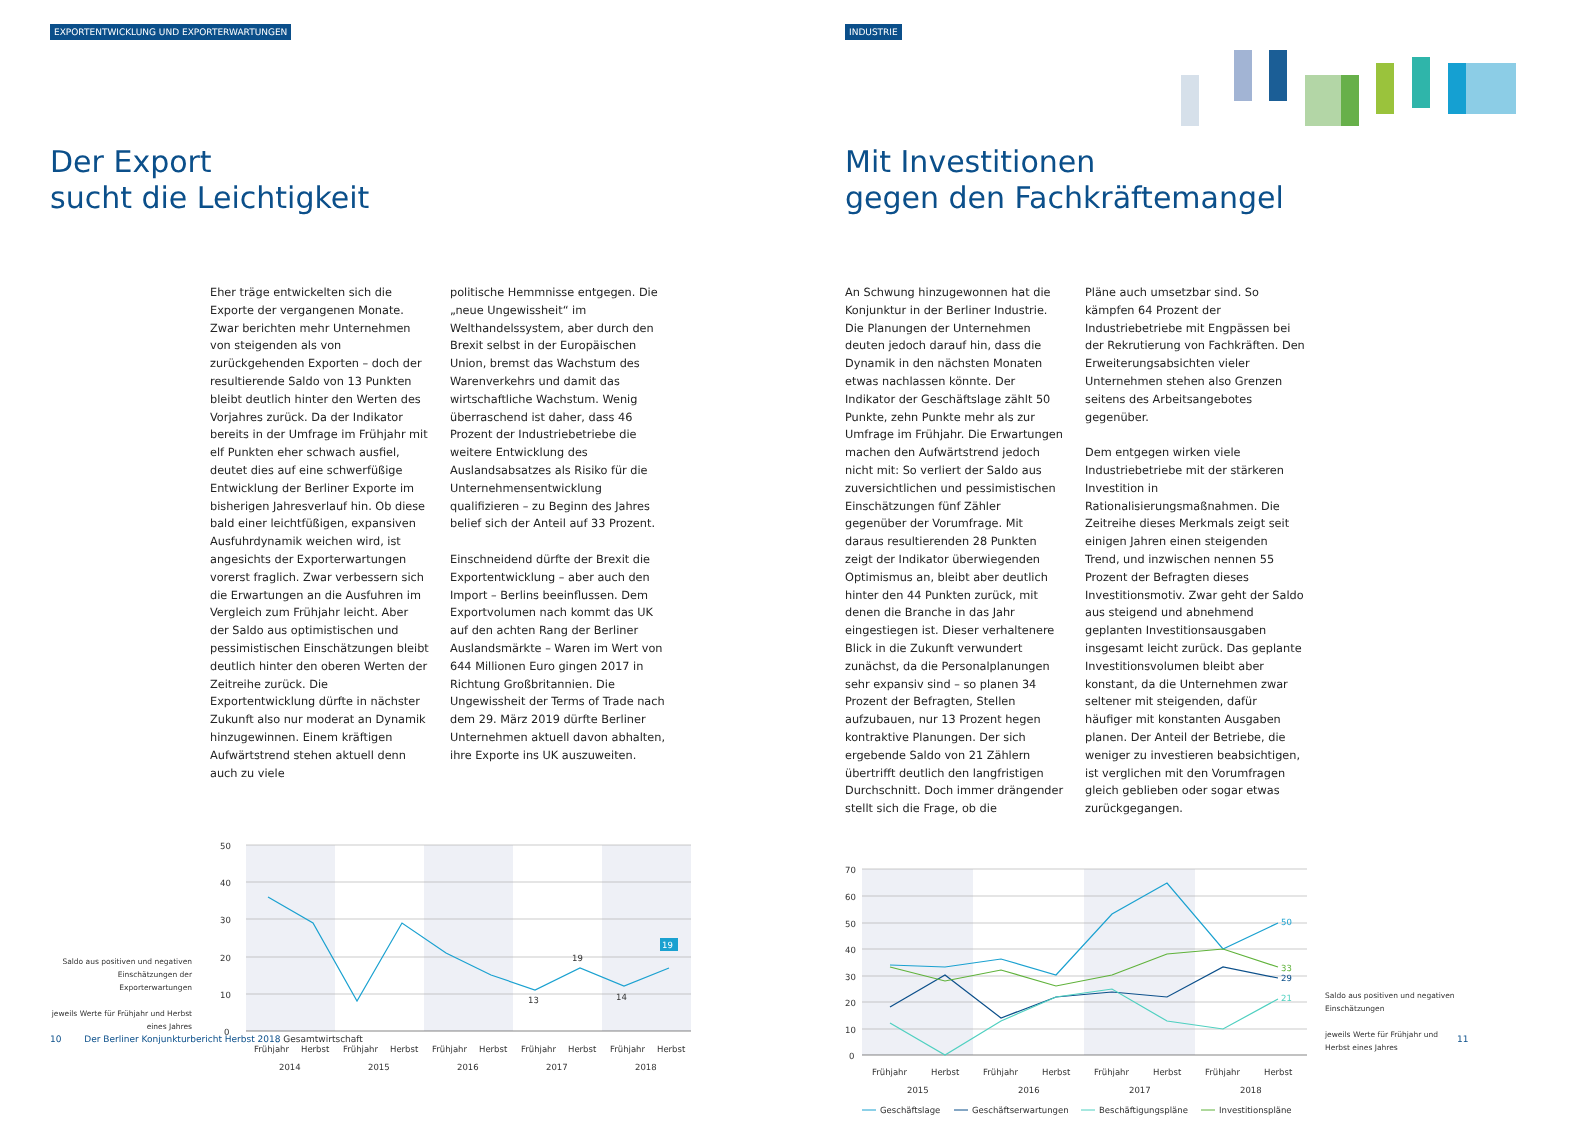EXPORTENTWICKLUNG UND EXPORTERWARTUNGEN
Der Export
sucht die Leichtigkeit
Eher träge entwickelten sich die Exporte der vergangenen Monate. Zwar berichten mehr Unternehmen von steigenden als von zurückgehenden Exporten – doch der resultierende Saldo von 13 Punkten bleibt deutlich hinter den Werten des Vorjahres zurück. Da der Indikator bereits in der Umfrage im Frühjahr mit elf Punkten eher schwach ausfiel, deutet dies auf eine schwerfüßige Entwicklung der Berliner Exporte im bisherigen Jahresverlauf hin. Ob diese bald einer leichtfüßigen, expansiven Ausfuhrdynamik weichen wird, ist angesichts der Exporterwartungen vorerst fraglich. Zwar verbessern sich die Erwartungen an die Ausfuhren im Vergleich zum Frühjahr leicht. Aber der Saldo aus optimistischen und pessimistischen Einschätzungen bleibt deutlich hinter den oberen Werten der Zeitreihe zurück. Die Exportentwicklung dürfte in nächster Zukunft also nur moderat an Dynamik hinzugewinnen. Einem kräftigen Aufwärtstrend stehen aktuell denn auch zu viele
politische Hemmnisse entgegen. Die „neue Ungewissheit“ im Welthandelssystem, aber durch den Brexit selbst in der Europäischen Union, bremst das Wachstum des Warenverkehrs und damit das wirtschaftliche Wachstum. Wenig überraschend ist daher, dass 46 Prozent der Industriebetriebe die weitere Entwicklung des Auslandsabsatzes als Risiko für die Unternehmensentwicklung qualifizieren – zu Beginn des Jahres belief sich der Anteil auf 33 Prozent.
Einschneidend dürfte der Brexit die Exportentwicklung – aber auch den Import – Berlins beeinflussen. Dem Exportvolumen nach kommt das UK auf den achten Rang der Berliner Auslandsmärkte – Waren im Wert von 644 Millionen Euro gingen 2017 in Richtung Großbritannien. Die Ungewissheit der Terms of Trade nach dem 29. März 2019 dürfte Berliner Unternehmen aktuell davon abhalten, ihre Exporte ins UK auszuweiten.
Saldo aus positiven und negativen Einschätzungen der Exporterwartungen
jeweils Werte für Frühjahr und Herbst eines Jahres
50
40
30
20
10
0
13
19
14
19
Frühjahr
Herbst
Frühjahr
Herbst
Frühjahr
Herbst
Frühjahr
Herbst
Frühjahr
Herbst
2014
2015
2016
2017
2018
10 Der Berliner Konjunkturbericht Herbst 2018 Gesamtwirtschaft
INDUSTRIE
Mit Investitionen
gegen den Fachkräftemangel
An Schwung hinzugewonnen hat die Konjunktur in der Berliner Industrie. Die Planungen der Unternehmen deuten jedoch darauf hin, dass die Dynamik in den nächsten Monaten etwas nachlassen könnte. Der Indikator der Geschäftslage zählt 50 Punkte, zehn Punkte mehr als zur Umfrage im Frühjahr. Die Erwartungen machen den Aufwärtstrend jedoch nicht mit: So verliert der Saldo aus zuversichtlichen und pessimistischen Einschätzungen fünf Zähler gegenüber der Vorumfrage. Mit daraus resultierenden 28 Punkten zeigt der Indikator überwiegenden Optimismus an, bleibt aber deutlich hinter den 44 Punkten zurück, mit denen die Branche in das Jahr eingestiegen ist. Dieser verhaltenere Blick in die Zukunft verwundert zunächst, da die Personalplanungen sehr expansiv sind – so planen 34 Prozent der Befragten, Stellen aufzubauen, nur 13 Prozent hegen kontraktive Planungen. Der sich ergebende Saldo von 21 Zählern übertrifft deutlich den langfristigen Durchschnitt. Doch immer drängender stellt sich die Frage, ob die
Pläne auch umsetzbar sind. So kämpfen 64 Prozent der Industriebetriebe mit Engpässen bei der Rekrutierung von Fachkräften. Den Erweiterungsabsichten vieler Unternehmen stehen also Grenzen seitens des Arbeitsangebotes gegenüber.
Dem entgegen wirken viele Industriebetriebe mit der stärkeren Investition in Rationalisierungsmaßnahmen. Die Zeitreihe dieses Merkmals zeigt seit einigen Jahren einen steigenden Trend, und inzwischen nennen 55 Prozent der Befragten dieses Investitionsmotiv. Zwar geht der Saldo aus steigend und abnehmend geplanten Investitionsausgaben insgesamt leicht zurück. Das geplante Investitionsvolumen bleibt aber konstant, da die Unternehmen zwar seltener mit steigenden, dafür häufiger mit konstanten Ausgaben planen. Der Anteil der Betriebe, die weniger zu investieren beabsichtigen, ist verglichen mit den Vorumfragen gleich geblieben oder sogar etwas zurückgegangen.
70
60
50
40
30
20
10
0
50
33
29
21
Frühjahr
Herbst
Frühjahr
Herbst
Frühjahr
Herbst
Frühjahr
Herbst
2015
2016
2017
2018
Geschäftslage
Geschäftserwartungen
Beschäftigungspläne
Investitionspläne
Saldo aus positiven und negativen Einschätzungen
jeweils Werte für Frühjahr und Herbst eines Jahres
11